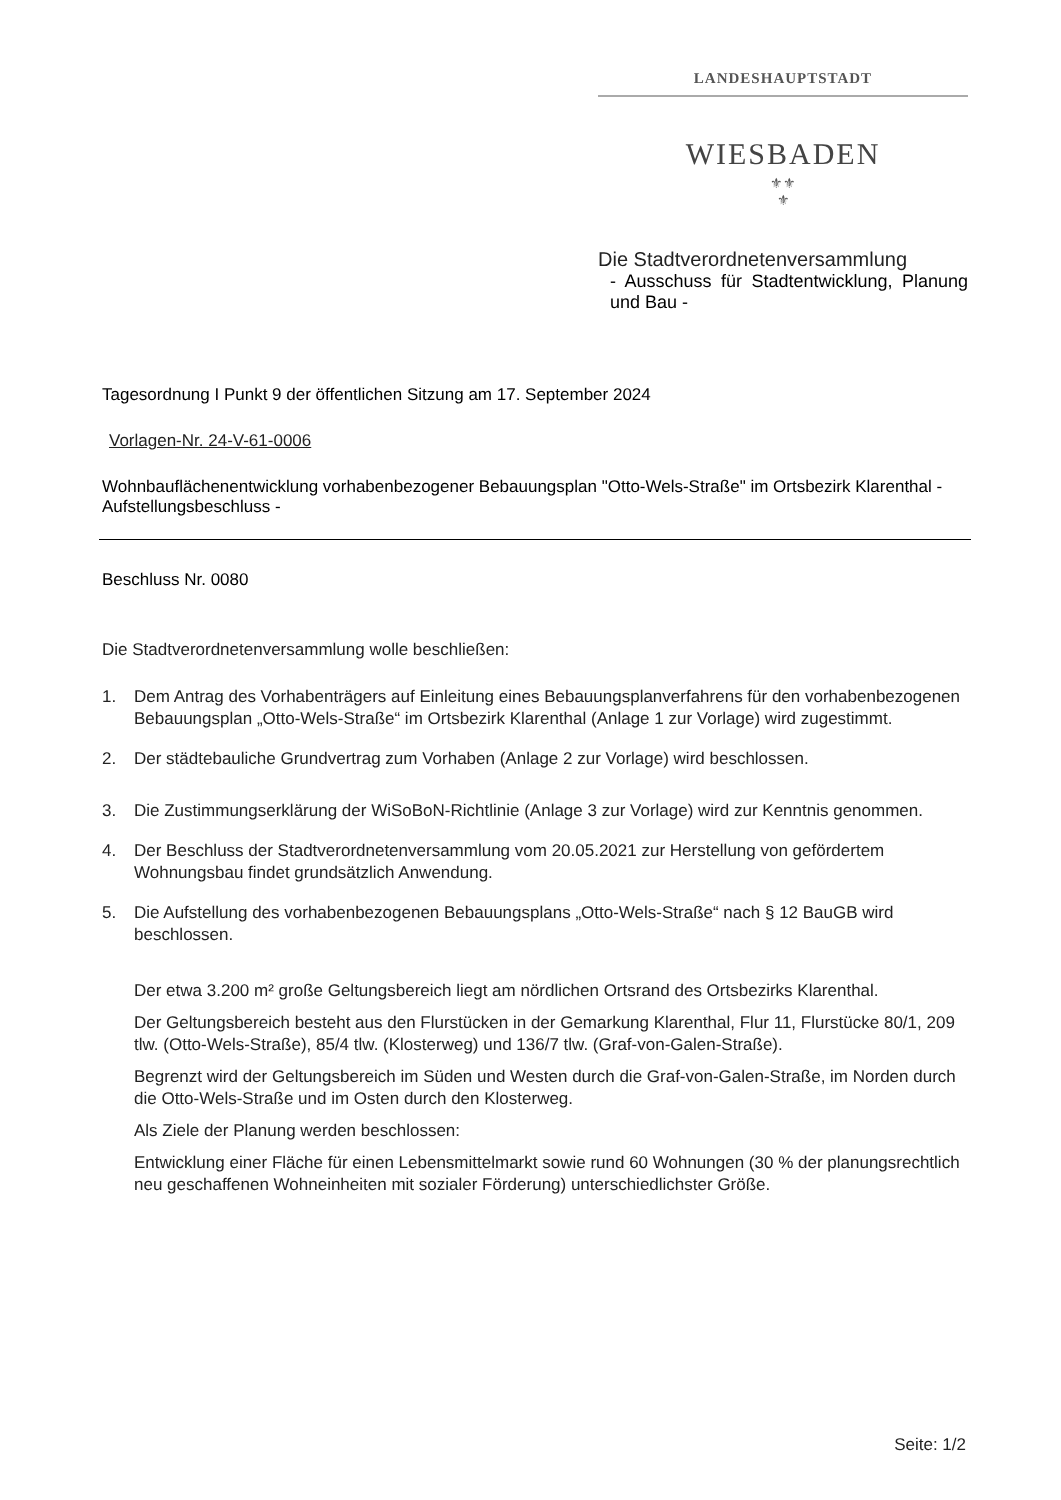LANDESHAUPTSTADT
WIESBADEN
⚜⚜
⚜
Die Stadtverordnetenversammlung
- Ausschuss für Stadtentwicklung, Planung und Bau -
Tagesordnung I Punkt 9 der öffentlichen Sitzung am 17. September 2024
Vorlagen-Nr. 24-V-61-0006
Wohnbauflächenentwicklung vorhabenbezogener Bebauungsplan "Otto-Wels-Straße" im Ortsbezirk Klarenthal - Aufstellungsbeschluss -
Beschluss Nr. 0080
Die Stadtverordnetenversammlung wolle beschließen:
1. Dem Antrag des Vorhabenträgers auf Einleitung eines Bebauungsplanverfahrens für den vorhabenbezogenen Bebauungsplan „Otto-Wels-Straße“ im Ortsbezirk Klarenthal (Anlage 1 zur Vorlage) wird zugestimmt.
2. Der städtebauliche Grundvertrag zum Vorhaben (Anlage 2 zur Vorlage) wird beschlossen.
3. Die Zustimmungserklärung der WiSoBoN-Richtlinie (Anlage 3 zur Vorlage) wird zur Kenntnis genommen.
4. Der Beschluss der Stadtverordnetenversammlung vom 20.05.2021 zur Herstellung von gefördertem Wohnungsbau findet grundsätzlich Anwendung.
5. Die Aufstellung des vorhabenbezogenen Bebauungsplans „Otto-Wels-Straße“ nach § 12 BauGB wird beschlossen.
Der etwa 3.200 m² große Geltungsbereich liegt am nördlichen Ortsrand des Ortsbezirks Klarenthal.
Der Geltungsbereich besteht aus den Flurstücken in der Gemarkung Klarenthal, Flur 11, Flurstücke 80/1, 209 tlw. (Otto-Wels-Straße), 85/4 tlw. (Klosterweg) und 136/7 tlw. (Graf-von-Galen-Straße).
Begrenzt wird der Geltungsbereich im Süden und Westen durch die Graf-von-Galen-Straße, im Norden durch die Otto-Wels-Straße und im Osten durch den Klosterweg.
Als Ziele der Planung werden beschlossen:
Entwicklung einer Fläche für einen Lebensmittelmarkt sowie rund 60 Wohnungen (30 % der planungsrechtlich neu geschaffenen Wohneinheiten mit sozialer Förderung) unterschiedlichster Größe.
Seite: 1/2